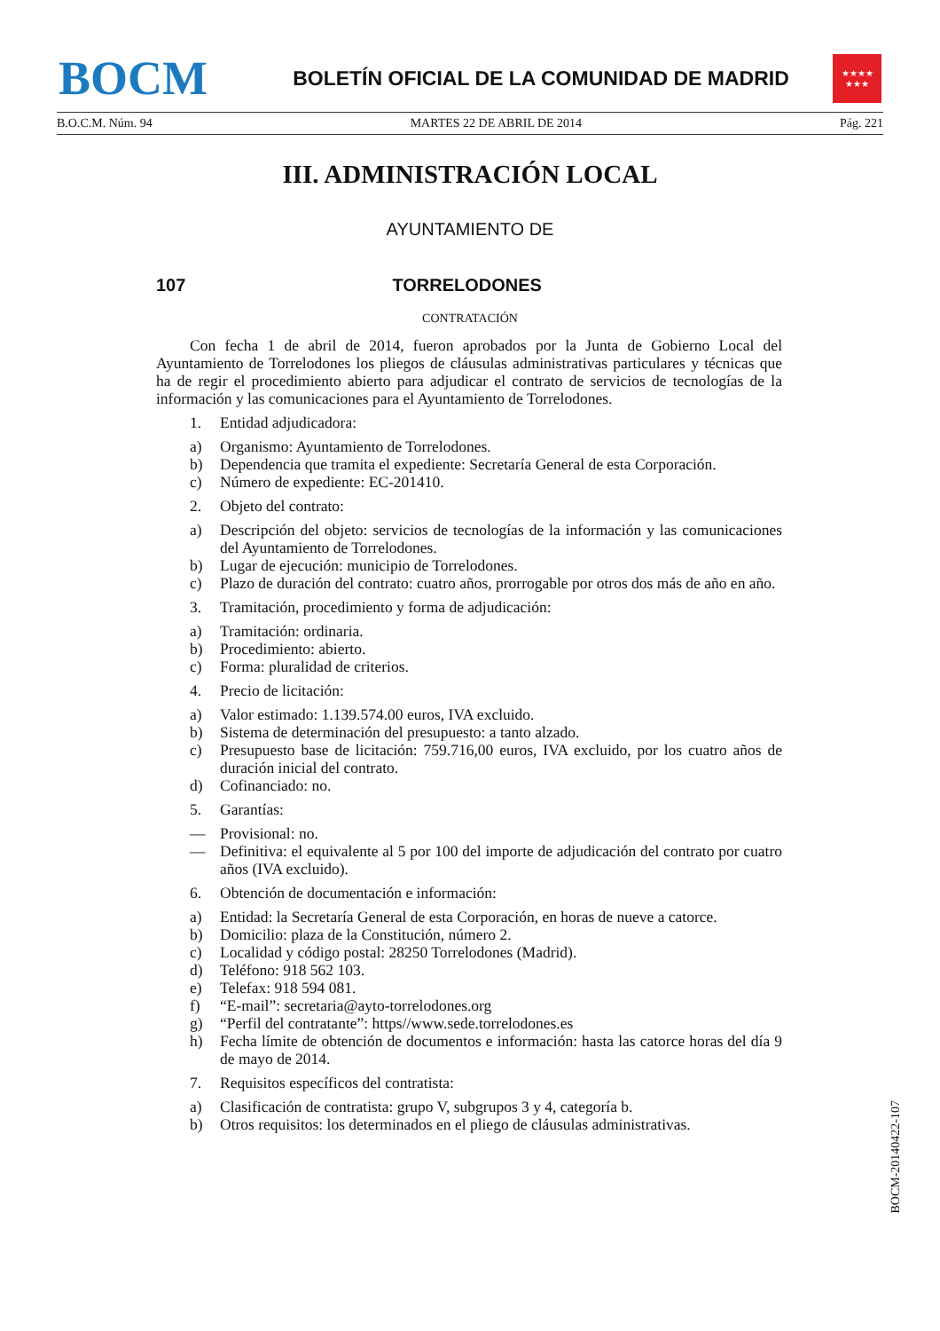BOCM
BOLETÍN OFICIAL DE LA COMUNIDAD DE MADRID
★★★★
★★★
B.O.C.M. Núm. 94 MARTES 22 DE ABRIL DE 2014 Pág. 221
III. ADMINISTRACIÓN LOCAL
AYUNTAMIENTO DE
107 TORRELODONES
CONTRATACIÓN
Con fecha 1 de abril de 2014, fueron aprobados por la Junta de Gobierno Local del Ayuntamiento de Torrelodones los pliegos de cláusulas administrativas particulares y técnicas que ha de regir el procedimiento abierto para adjudicar el contrato de servicios de tecnologías de la información y las comunicaciones para el Ayuntamiento de Torrelodones.
1. Entidad adjudicadora:
a) Organismo: Ayuntamiento de Torrelodones.
b) Dependencia que tramita el expediente: Secretaría General de esta Corporación.
c) Número de expediente: EC-201410.
2. Objeto del contrato:
a) Descripción del objeto: servicios de tecnologías de la información y las comunicaciones del Ayuntamiento de Torrelodones.
b) Lugar de ejecución: municipio de Torrelodones.
c) Plazo de duración del contrato: cuatro años, prorrogable por otros dos más de año en año.
3. Tramitación, procedimiento y forma de adjudicación:
a) Tramitación: ordinaria.
b) Procedimiento: abierto.
c) Forma: pluralidad de criterios.
4. Precio de licitación:
a) Valor estimado: 1.139.574.00 euros, IVA excluido.
b) Sistema de determinación del presupuesto: a tanto alzado.
c) Presupuesto base de licitación: 759.716,00 euros, IVA excluido, por los cuatro años de duración inicial del contrato.
d) Cofinanciado: no.
5. Garantías:
— Provisional: no.
— Definitiva: el equivalente al 5 por 100 del importe de adjudicación del contrato por cuatro años (IVA excluido).
6. Obtención de documentación e información:
a) Entidad: la Secretaría General de esta Corporación, en horas de nueve a catorce.
b) Domicilio: plaza de la Constitución, número 2.
c) Localidad y código postal: 28250 Torrelodones (Madrid).
d) Teléfono: 918 562 103.
e) Telefax: 918 594 081.
f) “E-mail”: secretaria@ayto-torrelodones.org
g) “Perfil del contratante”: https//www.sede.torrelodones.es
h) Fecha límite de obtención de documentos e información: hasta las catorce horas del día 9 de mayo de 2014.
7. Requisitos específicos del contratista:
a) Clasificación de contratista: grupo V, subgrupos 3 y 4, categoría b.
b) Otros requisitos: los determinados en el pliego de cláusulas administrativas.
BOCM-20140422-107